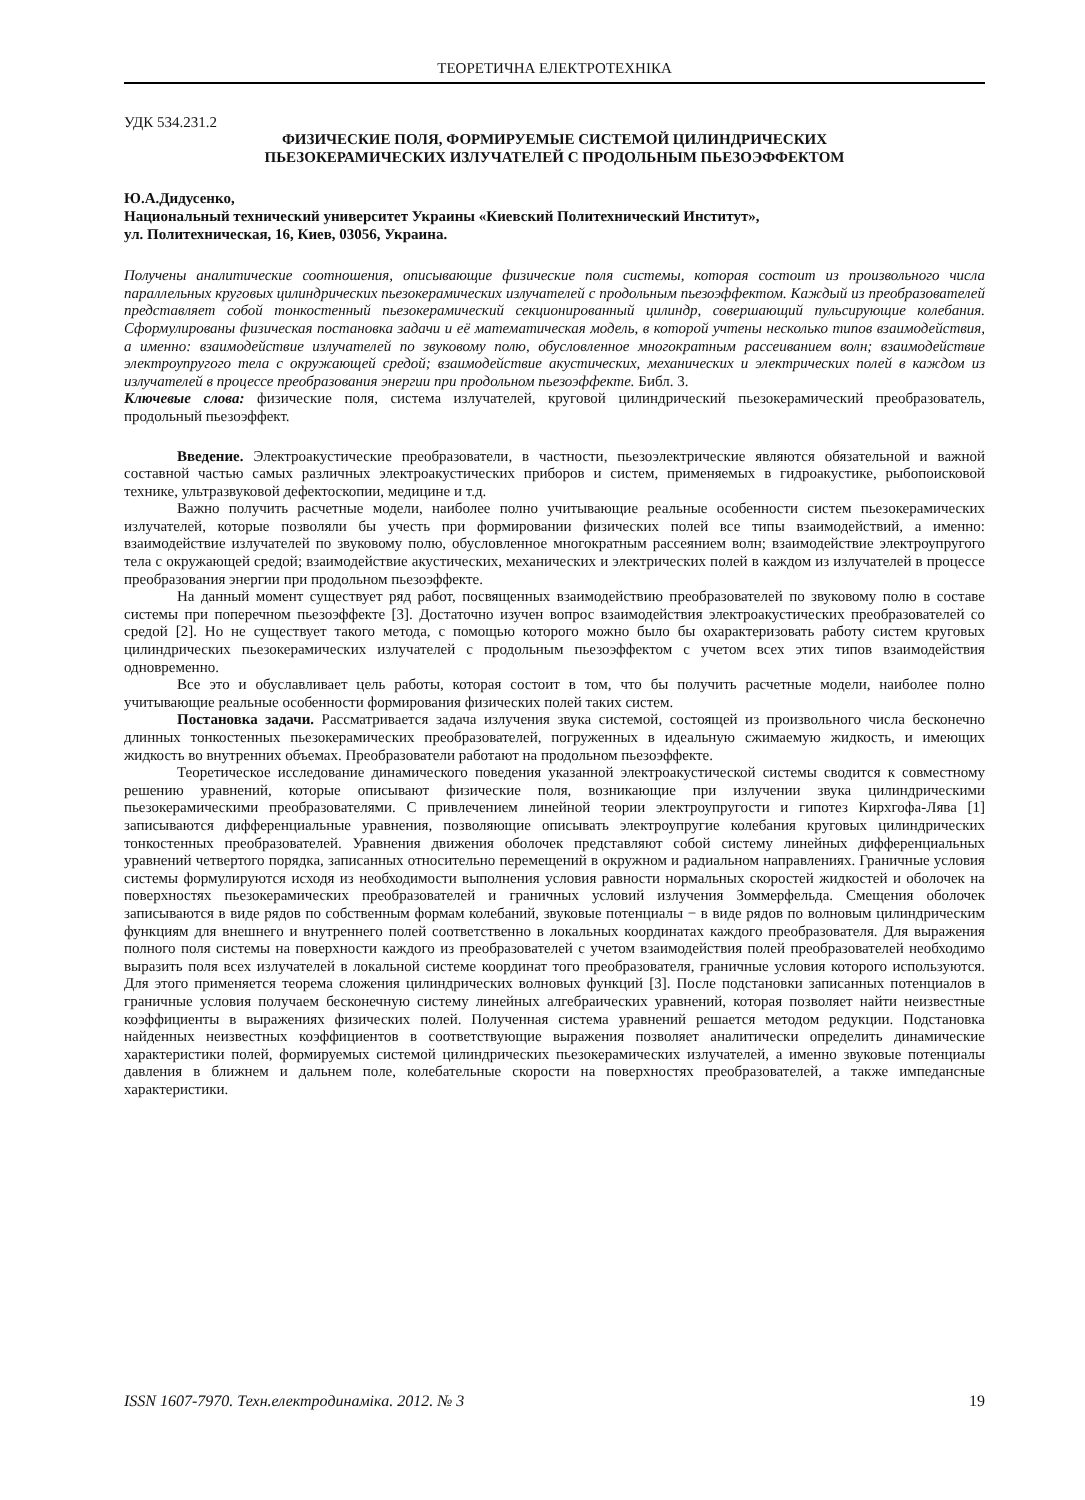ТЕОРЕТИЧНА ЕЛЕКТРОТЕХНІКА
УДК 534.231.2
ФИЗИЧЕСКИЕ ПОЛЯ, ФОРМИРУЕМЫЕ СИСТЕМОЙ ЦИЛИНДРИЧЕСКИХ
ПЬЕЗОКЕРАМИЧЕСКИХ ИЗЛУЧАТЕЛЕЙ С ПРОДОЛЬНЫМ ПЬЕЗОЭФФЕКТОМ
Ю.А.Дидусенко,
Национальный технический университет Украины «Киевский Политехнический Институт»,
ул. Политехническая, 16, Киев, 03056, Украина.
Получены аналитические соотношения, описывающие физические поля системы, которая состоит из произвольного числа параллельных круговых цилиндрических пьезокерамических излучателей с продольным пьезоэффектом. Каждый из преобразователей представляет собой тонкостенный пьезокерамический секционированный цилиндр, совершающий пульсирующие колебания. Сформулированы физическая постановка задачи и её математическая модель, в которой учтены несколько типов взаимодействия, а именно: взаимодействие излучателей по звуковому полю, обусловленное многократным рассеиванием волн; взаимодействие электроупругого тела с окружающей средой; взаимодействие акустических, механических и электрических полей в каждом из излучателей в процессе преобразования энергии при продольном пьезоэффекте. Библ. 3.
Ключевые слова: физические поля, система излучателей, круговой цилиндрический пьезокерамический преобразователь, продольный пьезоэффект.
Введение. Электроакустические преобразователи, в частности, пьезоэлектрические являются обязательной и важной составной частью самых различных электроакустических приборов и систем, применяемых в гидроакустике, рыбопоисковой технике, ультразвуковой дефектоскопии, медицине и т.д.
Важно получить расчетные модели, наиболее полно учитывающие реальные особенности систем пьезокерамических излучателей, которые позволяли бы учесть при формировании физических полей все типы взаимодействий, а именно: взаимодействие излучателей по звуковому полю, обусловленное многократным рассеянием волн; взаимодействие электроупругого тела с окружающей средой; взаимодействие акустических, механических и электрических полей в каждом из излучателей в процессе преобразования энергии при продольном пьезоэффекте.
На данный момент существует ряд работ, посвященных взаимодействию преобразователей по звуковому полю в составе системы при поперечном пьезоэффекте [3]. Достаточно изучен вопрос взаимодействия электроакустических преобразователей со средой [2]. Но не существует такого метода, с помощью которого можно было бы охарактеризовать работу систем круговых цилиндрических пьезокерамических излучателей с продольным пьезоэффектом с учетом всех этих типов взаимодействия одновременно.
Все это и обуславливает цель работы, которая состоит в том, что бы получить расчетные модели, наиболее полно учитывающие реальные особенности формирования физических полей таких систем.
Постановка задачи. Рассматривается задача излучения звука системой, состоящей из произвольного числа бесконечно длинных тонкостенных пьезокерамических преобразователей, погруженных в идеальную сжимаемую жидкость, и имеющих жидкость во внутренних объемах. Преобразователи работают на продольном пьезоэффекте.
Теоретическое исследование динамического поведения указанной электроакустической системы сводится к совместному решению уравнений, которые описывают физические поля, возникающие при излучении звука цилиндрическими пьезокерамическими преобразователями. С привлечением линейной теории электроупругости и гипотез Кирхгофа-Лява [1] записываются дифференциальные уравнения, позволяющие описывать электроупругие колебания круговых цилиндрических тонкостенных преобразователей. Уравнения движения оболочек представляют собой систему линейных дифференциальных уравнений четвертого порядка, записанных относительно перемещений в окружном и радиальном направлениях. Граничные условия системы формулируются исходя из необходимости выполнения условия равности нормальных скоростей жидкостей и оболочек на поверхностях пьезокерамических преобразователей и граничных условий излучения Зоммерфельда. Смещения оболочек записываются в виде рядов по собственным формам колебаний, звуковые потенциалы − в виде рядов по волновым цилиндрическим функциям для внешнего и внутреннего полей соответственно в локальных координатах каждого преобразователя. Для выражения полного поля системы на поверхности каждого из преобразователей с учетом взаимодействия полей преобразователей необходимо выразить поля всех излучателей в локальной системе координат того преобразователя, граничные условия которого используются. Для этого применяется теорема сложения цилиндрических волновых функций [3]. После подстановки записанных потенциалов в граничные условия получаем бесконечную систему линейных алгебраических уравнений, которая позволяет найти неизвестные коэффициенты в выражениях физических полей. Полученная система уравнений решается методом редукции. Подстановка найденных неизвестных коэффициентов в соответствующие выражения позволяет аналитически определить динамические характеристики полей, формируемых системой цилиндрических пьезокерамических излучателей, а именно звуковые потенциалы давления в ближнем и дальнем поле, колебательные скорости на поверхностях преобразователей, а также импедансные характеристики.
ISSN 1607-7970. Техн.електродинаміка. 2012. № 3 19